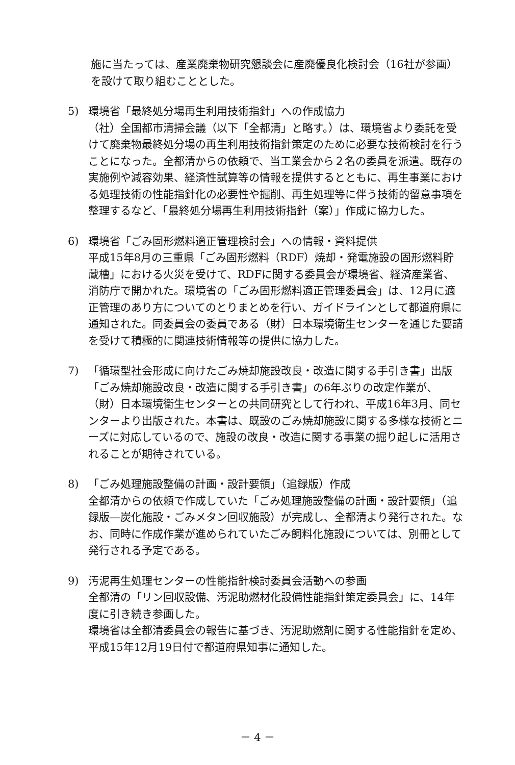施に当たっては、産業廃棄物研究懇談会に産廃優良化検討会（16社が参画）を設けて取り組むこととした。
5) 環境省「最終処分場再生利用技術指針」への作成協力
（社）全国都市清掃会議（以下「全都清」と略す。）は、環境省より委託を受けて廃棄物最終処分場の再生利用技術指針策定のために必要な技術検討を行うことになった。全都清からの依頼で、当工業会から２名の委員を派遣。既存の実施例や減容効果、経済性試算等の情報を提供するとともに、再生事業における処理技術の性能指針化の必要性や掘削、再生処理等に伴う技術的留意事項を整理するなど、「最終処分場再生利用技術指針（案）」作成に協力した。
6) 環境省「ごみ固形燃料適正管理検討会」への情報・資料提供
平成15年8月の三重県「ごみ固形燃料（RDF）焼却・発電施設の固形燃料貯蔵槽」における火災を受けて、RDFに関する委員会が環境省、経済産業省、消防庁で開かれた。環境省の「ごみ固形燃料適正管理委員会」は、12月に適正管理のあり方についてのとりまとめを行い、ガイドラインとして都道府県に通知された。同委員会の委員である（財）日本環境衛生センターを通じた要請を受けて積極的に関連技術情報等の提供に協力した。
7) 「循環型社会形成に向けたごみ焼却施設改良・改造に関する手引き書」出版
「ごみ焼却施設改良・改造に関する手引き書」の6年ぶりの改定作業が、（財）日本環境衛生センターとの共同研究として行われ、平成16年3月、同センターより出版された。本書は、既設のごみ焼却施設に関する多様な技術とニーズに対応しているので、施設の改良・改造に関する事業の掘り起しに活用されることが期待されている。
8) 「ごみ処理施設整備の計画・設計要領」（追録版）作成
全都清からの依頼で作成していた「ごみ処理施設整備の計画・設計要領」（追録版―炭化施設・ごみメタン回収施設）が完成し、全都清より発行された。なお、同時に作成作業が進められていたごみ飼料化施設については、別冊として発行される予定である。
9) 汚泥再生処理センターの性能指針検討委員会活動への参画
全都清の「リン回収設備、汚泥助燃材化設備性能指針策定委員会」に、14年度に引き続き参画した。
環境省は全都清委員会の報告に基づき、汚泥助燃剤に関する性能指針を定め、平成15年12月19日付で都道府県知事に通知した。
－ 4 －